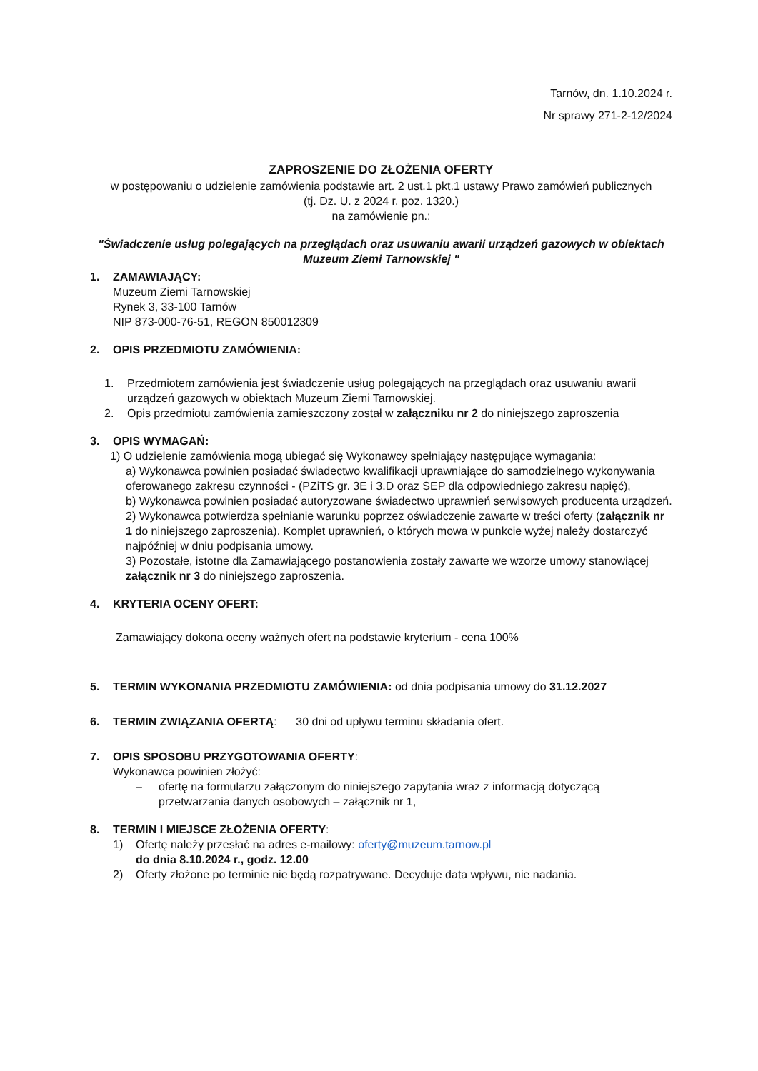Tarnów, dn. 1.10.2024 r.
Nr sprawy 271-2-12/2024
ZAPROSZENIE DO ZŁOŻENIA OFERTY
w postępowaniu o udzielenie zamówienia podstawie art. 2 ust.1 pkt.1 ustawy Prawo zamówień publicznych
(tj. Dz. U. z 2024 r. poz. 1320.)
na zamówienie pn.:
"Świadczenie usług polegających na przeglądach oraz usuwaniu awarii urządzeń gazowych w obiektach Muzeum Ziemi Tarnowskiej "
1. ZAMAWIAJĄCY:
Muzeum Ziemi Tarnowskiej
Rynek 3, 33-100 Tarnów
NIP 873-000-76-51, REGON 850012309
2. OPIS PRZEDMIOTU ZAMÓWIENIA:
1. Przedmiotem zamówienia jest świadczenie usług polegających na przeglądach oraz usuwaniu awarii urządzeń gazowych w obiektach Muzeum Ziemi Tarnowskiej.
2. Opis przedmiotu zamówienia zamieszczony został w załączniku nr 2 do niniejszego zaproszenia
3. OPIS WYMAGAŃ:
1) O udzielenie zamówienia mogą ubiegać się Wykonawcy spełniający następujące wymagania:
a) Wykonawca powinien posiadać świadectwo kwalifikacji uprawniające do samodzielnego wykonywania oferowanego zakresu czynności - (PZiTS gr. 3E i 3.D oraz SEP dla odpowiedniego zakresu napięć),
b) Wykonawca powinien posiadać autoryzowane świadectwo uprawnień serwisowych producenta urządzeń.
2) Wykonawca potwierdza spełnianie warunku poprzez oświadczenie zawarte w treści oferty (załącznik nr 1 do niniejszego zaproszenia). Komplet uprawnień, o których mowa w punkcie wyżej należy dostarczyć najpóźniej w dniu podpisania umowy.
3) Pozostałe, istotne dla Zamawiającego postanowienia zostały zawarte we wzorze umowy stanowiącej załącznik nr 3 do niniejszego zaproszenia.
4. KRYTERIA OCENY OFERT:
Zamawiający dokona oceny ważnych ofert na podstawie kryterium - cena 100%
5. TERMIN WYKONANIA PRZEDMIOTU ZAMÓWIENIA: od dnia podpisania umowy do 31.12.2027
6. TERMIN ZWIĄZANIA OFERTĄ: 30 dni od upływu terminu składania ofert.
7. OPIS SPOSOBU PRZYGOTOWANIA OFERTY:
Wykonawca powinien złożyć:
– ofertę na formularzu załączonym do niniejszego zapytania wraz z informacją dotyczącą przetwarzania danych osobowych – załącznik nr 1,
8. TERMIN I MIEJSCE ZŁOŻENIA OFERTY:
1) Ofertę należy przesłać na adres e-mailowy: oferty@muzeum.tarnow.pl
do dnia 8.10.2024 r., godz. 12.00
2) Oferty złożone po terminie nie będą rozpatrywane. Decyduje data wpływu, nie nadania.